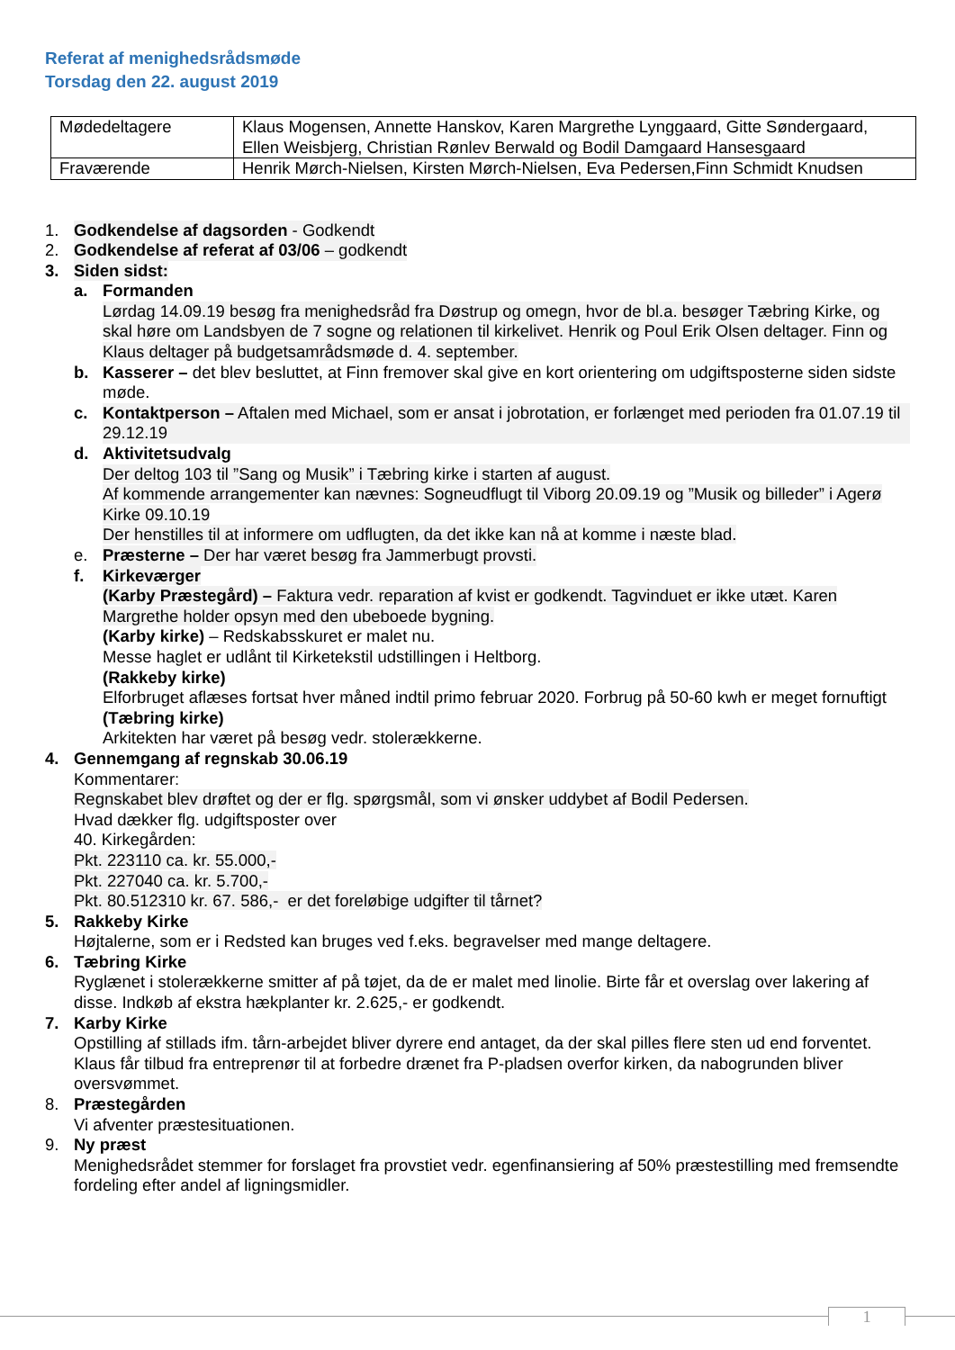Referat af menighedsrådsmøde
Torsdag den 22. august 2019
| Mødedeltagere | Klaus Mogensen, Annette Hanskov, Karen Margrethe Lynggaard, Gitte Søndergaard, Ellen Weisbjerg, Christian Rønlev Berwald og Bodil Damgaard Hansesgaard |
| Fraværende | Henrik Mørch-Nielsen, Kirsten Mørch-Nielsen, Eva Pedersen,Finn Schmidt Knudsen |
1. Godkendelse af dagsorden - Godkendt
2. Godkendelse af referat af 03/06 – godkendt
3. Siden sidst:
a. Formanden
Lørdag 14.09.19 besøg fra menighedsråd fra Døstrup og omegn, hvor de bl.a. besøger Tæbring Kirke, og skal høre om Landsbyen de 7 sogne og relationen til kirkelivet. Henrik og Poul Erik Olsen deltager. Finn og Klaus deltager på budgetsamrådsmøde d. 4. september.
b. Kasserer – det blev besluttet, at Finn fremover skal give en kort orientering om udgiftsposterne siden sidste møde.
c. Kontaktperson – Aftalen med Michael, som er ansat i jobrotation, er forlænget med perioden fra 01.07.19 til 29.12.19
d. Aktivitetsudvalg
Der deltog 103 til ”Sang og Musik” i Tæbring kirke i starten af august.
Af kommende arrangementer kan nævnes: Sogneudflugt til Viborg 20.09.19 og ”Musik og billeder” i Agerø Kirke 09.10.19
Der henstilles til at informere om udflugten, da det ikke kan nå at komme i næste blad.
e. Præsterne – Der har været besøg fra Jammerbugt provsti.
f. Kirkeværger
(Karby Præstegård) – Faktura vedr. reparation af kvist er godkendt. Tagvinduet er ikke utæt. Karen Margrethe holder opsyn med den ubeboede bygning.
(Karby kirke) – Redskabsskuret er malet nu.
Messe haglet er udlånt til Kirketekstil udstillingen i Heltborg.
(Rakkeby kirke)
Elforbruget aflæses fortsat hver måned indtil primo februar 2020. Forbrug på 50-60 kwh er meget fornuftigt
(Tæbring kirke)
Arkitekten har været på besøg vedr. stolerækkerne.
4. Gennemgang af regnskab 30.06.19
Kommentarer:
Regnskabet blev drøftet og der er flg. spørgsmål, som vi ønsker uddybet af Bodil Pedersen.
Hvad dækker flg. udgiftsposter over
40. Kirkegården:
Pkt. 223110 ca. kr. 55.000,-
Pkt. 227040 ca. kr. 5.700,-
Pkt. 80.512310 kr. 67. 586,- er det foreløbige udgifter til tårnet?
5. Rakkeby Kirke
Højtalerne, som er i Redsted kan bruges ved f.eks. begravelser med mange deltagere.
6. Tæbring Kirke
Ryglænet i stolerækkerne smitter af på tøjet, da de er malet med linolie. Birte får et overslag over lakering af disse. Indkøb af ekstra hækplanter kr. 2.625,- er godkendt.
7. Karby Kirke
Opstilling af stillads ifm. tårn-arbejdet bliver dyrere end antaget, da der skal pilles flere sten ud end forventet.
Klaus får tilbud fra entreprenør til at forbedre drænet fra P-pladsen overfor kirken, da nabogrunden bliver oversvømmet.
8. Præstegården
Vi afventer præstesituationen.
9. Ny præst
Menighedsrådet stemmer for forslaget fra provstiet vedr. egenfinansiering af 50% præstestilling med fremsendte fordeling efter andel af ligningsmidler.
1